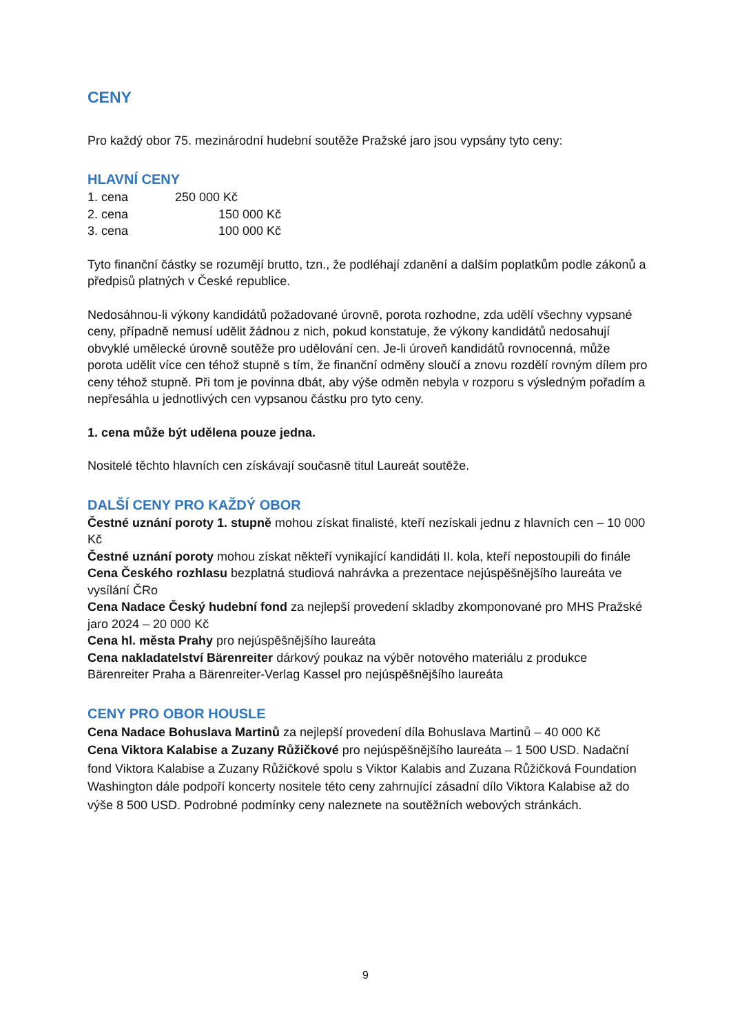CENY
Pro každý obor 75. mezinárodní hudební soutěže Pražské jaro jsou vypsány tyto ceny:
HLAVNÍ CENY
1. cena 250 000 Kč
2. cena 150 000 Kč
3. cena 100 000 Kč
Tyto finanční částky se rozumějí brutto, tzn., že podléhají zdanění a dalším poplatkům podle zákonů a předpisů platných v České republice.
Nedosáhnou-li výkony kandidátů požadované úrovně, porota rozhodne, zda udělí všechny vypsané ceny, případně nemusí udělit žádnou z nich, pokud konstatuje, že výkony kandidátů nedosahují obvyklé umělecké úrovně soutěže pro udělování cen. Je-li úroveň kandidátů rovnocenná, může porota udělit více cen téhož stupně s tím, že finanční odměny sloučí a znovu rozdělí rovným dílem pro ceny téhož stupně. Při tom je povinna dbát, aby výše odměn nebyla v rozporu s výsledným pořadím a nepřesáhla u jednotlivých cen vypsanou částku pro tyto ceny.
1. cena může být udělena pouze jedna.
Nositelé těchto hlavních cen získávají současně titul Laureát soutěže.
DALŠÍ CENY PRO KAŽDÝ OBOR
Čestné uznání poroty 1. stupně mohou získat finalisté, kteří nezískali jednu z hlavních cen – 10 000 Kč
Čestné uznání poroty mohou získat někteří vynikající kandidáti II. kola, kteří nepostoupili do finále
Cena Českého rozhlasu bezplatná studiová nahrávka a prezentace nejúspěšnějšího laureáta ve vysílání ČRo
Cena Nadace Český hudební fond za nejlepší provedení skladby zkomponované pro MHS Pražské jaro 2024 – 20 000 Kč
Cena hl. města Prahy pro nejúspěšnějšího laureáta
Cena nakladatelství Bärenreiter dárkový poukaz na výběr notového materiálu z produkce Bärenreiter Praha a Bärenreiter-Verlag Kassel pro nejúspěšnějšího laureáta
CENY PRO OBOR HOUSLE
Cena Nadace Bohuslava Martinů za nejlepší provedení díla Bohuslava Martinů – 40 000 Kč
Cena Viktora Kalabise a Zuzany Růžičkové pro nejúspěšnějšího laureáta – 1 500 USD. Nadační fond Viktora Kalabise a Zuzany Růžičkové spolu s Viktor Kalabis and Zuzana Růžičková Foundation Washington dále podpoří koncerty nositele této ceny zahrnující zásadní dílo Viktora Kalabise až do výše 8 500 USD. Podrobné podmínky ceny naleznete na soutěžních webových stránkách.
9